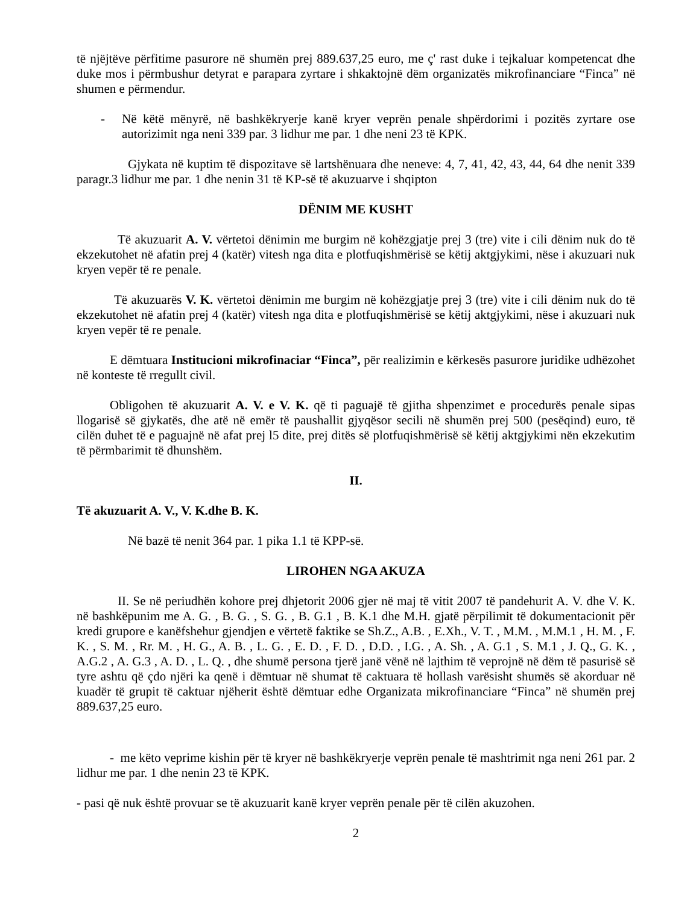të njëjtëve përfitime pasurore në shumën prej 889.637,25 euro, me ç' rast duke i tejkaluar kompetencat dhe duke mos i përmbushur detyrat e parapara zyrtare i shkaktojnë dëm organizatës mikrofinanciare “Finca” në shumen e përmendur.
- Në këtë mënyrë, në bashkëkryerje kanë kryer veprën penale shpërdorimi i pozitës zyrtare ose autorizimit nga neni 339 par. 3 lidhur me par. 1 dhe neni 23 të KPK.
Gjykata në kuptim të dispozitave së lartshënuara dhe neneve: 4, 7, 41, 42, 43, 44, 64 dhe nenit 339 paragr.3 lidhur me par. 1 dhe nenin 31 të KP-së të akuzuarve i shqipton
DËNIM ME KUSHT
Të akuzuarit A. V. vërtetoi dënimin me burgim në kohëzgjatje prej 3 (tre) vite i cili dënim nuk do të ekzekutohet në afatin prej 4 (katër) vitesh nga dita e plotfuqishmërisë se këtij aktgjykimi, nëse i akuzuari nuk kryen vepër të re penale.
Të akuzuarës V. K. vërtetoi dënimin me burgim në kohëzgjatje prej 3 (tre) vite i cili dënim nuk do të ekzekutohet në afatin prej 4 (katër) vitesh nga dita e plotfuqishmërisë se këtij aktgjykimi, nëse i akuzuari nuk kryen vepër të re penale.
E dëmtuara Institucioni mikrofinaciar “Finca”, për realizimin e kërkesës pasurore juridike udhëzohet në konteste të rregullt civil.
Obligohen të akuzuarit A. V. e V. K. që ti paguajë të gjitha shpenzimet e procedurës penale sipas llogarisë së gjykatës, dhe atë në emër të paushallit gjyqësor secili në shumën prej 500 (pesëqind) euro, të cilën duhet të e paguajnë në afat prej l5 dite, prej ditës së plotfuqishmërisë së këtij aktgjykimi nën ekzekutim të përmbarimit të dhunshëm.
II.
Të akuzuarit A. V., V. K.dhe B. K.
Në bazë të nenit 364 par. 1 pika 1.1 të KPP-së.
LIROHEN NGA AKUZA
II. Se në periudhën kohore prej dhjetorit 2006 gjer në maj të vitit 2007 të pandehurit A. V. dhe V. K. në bashkëpunim me A. G. , B. G. , S. G. , B. G.1 , B. K.1 dhe M.H. gjatë përpilimit të dokumentacionit për kredi grupore e kanëfshehur gjendjen e vërtetë faktike se Sh.Z., A.B. , E.Xh., V. T. , M.M. , M.M.1 , H. M. , F. K. , S. M. , Rr. M. , H. G., A. B. , L. G. , E. D. , F. D. , D.D. , I.G. , A. Sh. , A. G.1 , S. M.1 , J. Q., G. K. , A.G.2 , A. G.3 , A. D. , L. Q. , dhe shumë persona tjerë janë vënë në lajthim të veprojnë në dëm të pasurisë së tyre ashtu që çdo njëri ka qenë i dëmtuar në shumat të caktuara të hollash varësisht shumës së akorduar në kuadër të grupit të caktuar njëherit është dëmtuar edhe Organizata mikrofinanciare “Finca” në shumën prej 889.637,25 euro.
- me këto veprime kishin për të kryer në bashkëkryerje veprën penale të mashtrimit nga neni 261 par. 2 lidhur me par. 1 dhe nenin 23 të KPK.
- pasi që nuk është provuar se të akuzuarit kanë kryer veprën penale për të cilën akuzohen.
2